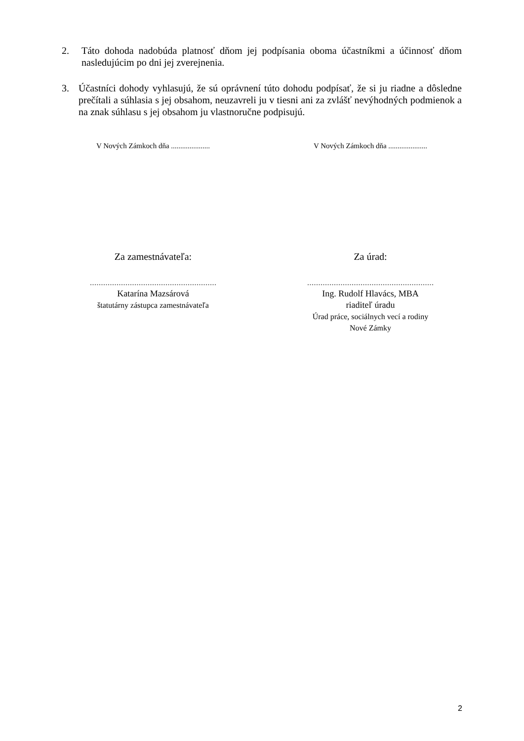2. Táto dohoda nadobúda platnosť dňom jej podpísania oboma účastníkmi a účinnosť dňom nasledujúcim po dni jej zverejnenia.
3. Účastníci dohody vyhlasujú, že sú oprávnení túto dohodu podpísať, že si ju riadne a dôsledne prečítali a súhlasia s jej obsahom, neuzavreli ju v tiesni ani za zvlášť nevýhodných podmienok a na znak súhlasu s jej obsahom ju vlastnoručne podpisujú.
V Nových Zámkoch dňa .....................
V Nových Zámkoch dňa .....................
Za zamestnávateľa: Za úrad:
.........................................................
Katarína Mazsárová
štatutárny zástupca zamestnávateľa
.........................................................
Ing. Rudolf Hlavács, MBA
riaditeľ úradu
Úrad práce, sociálnych vecí a rodiny
Nové Zámky
2